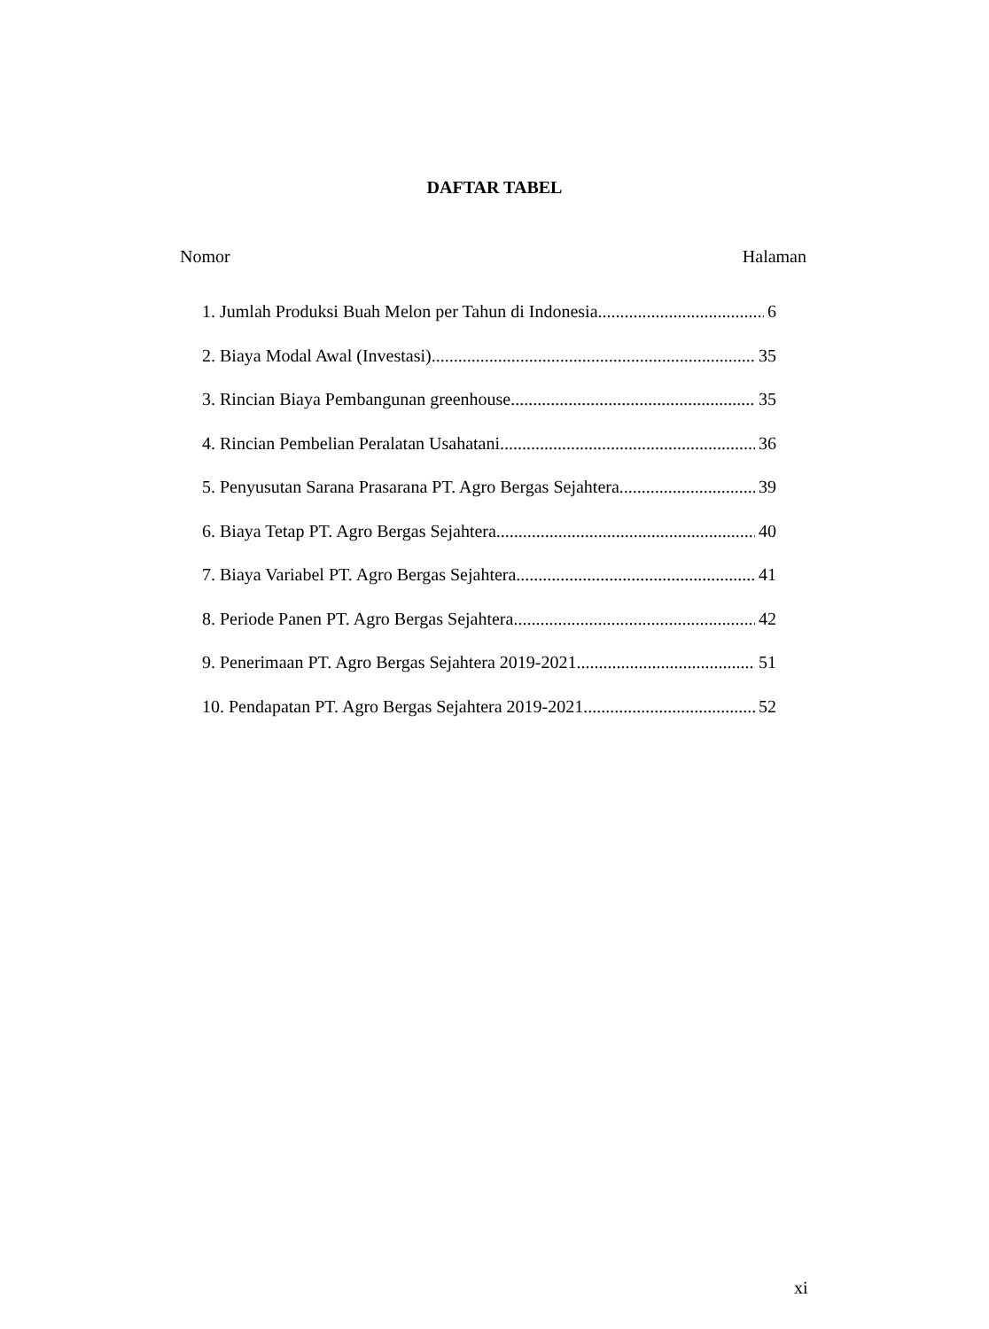DAFTAR TABEL
Nomor Halaman
1. Jumlah Produksi Buah Melon per Tahun di Indonesia 6
2. Biaya Modal Awal (Investasi) 35
3. Rincian Biaya Pembangunan greenhouse 35
4. Rincian Pembelian Peralatan Usahatani 36
5. Penyusutan Sarana Prasarana PT. Agro Bergas Sejahtera 39
6. Biaya Tetap PT. Agro Bergas Sejahtera 40
7. Biaya Variabel PT. Agro Bergas Sejahtera 41
8. Periode Panen PT. Agro Bergas Sejahtera 42
9. Penerimaan PT. Agro Bergas Sejahtera 2019-2021 51
10. Pendapatan PT. Agro Bergas Sejahtera 2019-2021 52
xi